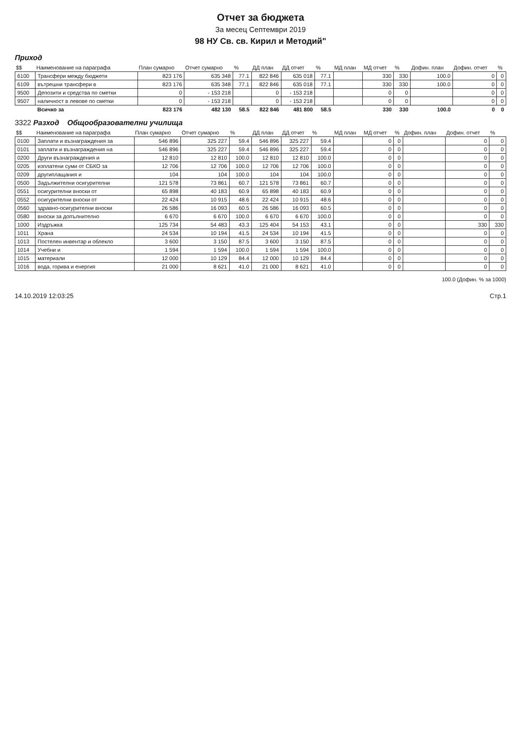Отчет за бюджета
За месец Септември 2019
98 НУ Св. св. Кирил и Методий"
Приход
| $$ | Наименование на параграфа | План сумарно | Отчет сумарно | % | ДД план | ДД отчет | % | МД план | МД отчет | % | Дофин. план | Дофин. отчет | % |
| --- | --- | --- | --- | --- | --- | --- | --- | --- | --- | --- | --- | --- | --- |
| 6100 | Трансфери между бюджети | 823 176 | 635 348 | 77.1 | 822 846 | 635 018 | 77.1 | | 330 | 330 | 100.0 | 0 | 0 |
| 6109 | вътрешни трансфери в | 823 176 | 635 348 | 77.1 | 822 846 | 635 018 | 77.1 | | 330 | 330 | 100.0 | 0 | 0 |
| 9500 | Депозити и средства по сметки | 0 | - 153 218 | | 0 | - 153 218 | | | 0 | 0 | | 0 | 0 |
| 9507 | наличност в левове по сметки | 0 | - 153 218 | | 0 | - 153 218 | | | 0 | 0 | | 0 | 0 |
| | Всичко за | 823 176 | 482 130 | 58.5 | 822 846 | 481 800 | 58.5 | | 330 | 330 | 100.0 | 0 | 0 |
3322 Разход Общообразователни училища
| $$ | Наименование на параграфа | План сумарно | Отчет сумарно | % | ДД план | ДД отчет | % | МД план | МД отчет | % | Дофин. план | Дофин. отчет | % |
| --- | --- | --- | --- | --- | --- | --- | --- | --- | --- | --- | --- | --- | --- |
| 0100 | Заплати и възнаграждения за | 546 896 | 325 227 | 59.4 | 546 896 | 325 227 | 59.4 | | 0 | 0 | | 0 | 0 |
| 0101 | заплати и възнаграждения на | 546 896 | 325 227 | 59.4 | 546 896 | 325 227 | 59.4 | | 0 | 0 | | 0 | 0 |
| 0200 | Други възнаграждения и | 12 810 | 12 810 | 100.0 | 12 810 | 12 810 | 100.0 | | 0 | 0 | | 0 | 0 |
| 0205 | изплатени суми от СБКО за | 12 706 | 12 706 | 100.0 | 12 706 | 12 706 | 100.0 | | 0 | 0 | | 0 | 0 |
| 0209 | другиплащания и | 104 | 104 | 100.0 | 104 | 104 | 100.0 | | 0 | 0 | | 0 | 0 |
| 0500 | Задължителни осигурителни | 121 578 | 73 861 | 60.7 | 121 578 | 73 861 | 60.7 | | 0 | 0 | | 0 | 0 |
| 0551 | осигурителни вноски от | 65 898 | 40 183 | 60.9 | 65 898 | 40 183 | 60.9 | | 0 | 0 | | 0 | 0 |
| 0552 | осигурителни вноски от | 22 424 | 10 915 | 48.6 | 22 424 | 10 915 | 48.6 | | 0 | 0 | | 0 | 0 |
| 0560 | здравно-осигурителни вноски | 26 586 | 16 093 | 60.5 | 26 586 | 16 093 | 60.5 | | 0 | 0 | | 0 | 0 |
| 0580 | вноски за допълнително | 6 670 | 6 670 | 100.0 | 6 670 | 6 670 | 100.0 | | 0 | 0 | | 0 | 0 |
| 1000 | Издръжка | 125 734 | 54 483 | 43.3 | 125 404 | 54 153 | 43.1 | | 0 | 0 | | 330 | 330 |
| 1011 | Храна | 24 534 | 10 194 | 41.5 | 24 534 | 10 194 | 41.5 | | 0 | 0 | | 0 | 0 |
| 1013 | Постелен инвентар и облекло | 3 600 | 3 150 | 87.5 | 3 600 | 3 150 | 87.5 | | 0 | 0 | | 0 | 0 |
| 1014 | Учебни и | 1 594 | 1 594 | 100.0 | 1 594 | 1 594 | 100.0 | | 0 | 0 | | 0 | 0 |
| 1015 | материали | 12 000 | 10 129 | 84.4 | 12 000 | 10 129 | 84.4 | | 0 | 0 | | 0 | 0 |
| 1016 | вода, горива и енергия | 21 000 | 8 621 | 41.0 | 21 000 | 8 621 | 41.0 | | 0 | 0 | | 0 | 0 |
100.0 (Дофин. % за 1000)
14.10.2019 12:03:25 Стр.1